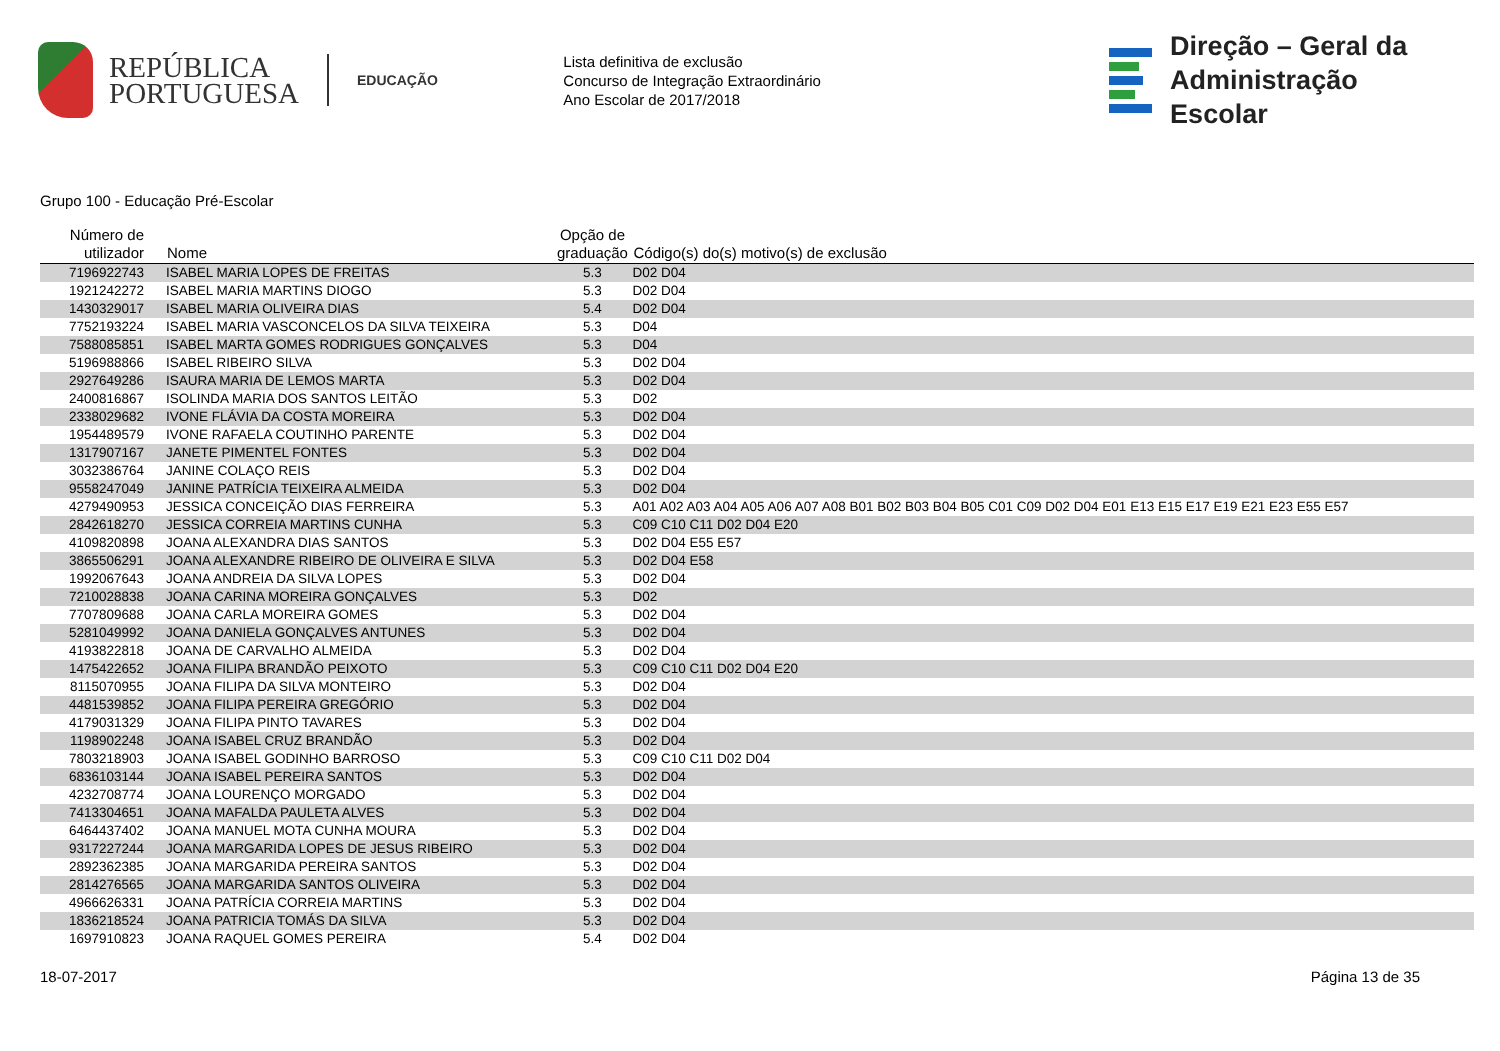REPÚBLICA
PORTUGUESA
EDUCAÇÃO
Lista definitiva de exclusão
Concurso de Integração Extraordinário
Ano Escolar de 2017/2018
Direção – Geral da
Administração Escolar
Grupo 100 - Educação Pré-Escolar
| Número de utilizador | Nome | Opção de graduação | Código(s) do(s) motivo(s) de exclusão |
| --- | --- | --- | --- |
| 7196922743 | ISABEL MARIA LOPES DE FREITAS | 5.3 | D02 D04 |
| 1921242272 | ISABEL MARIA MARTINS DIOGO | 5.3 | D02 D04 |
| 1430329017 | ISABEL MARIA OLIVEIRA DIAS | 5.4 | D02 D04 |
| 7752193224 | ISABEL MARIA VASCONCELOS DA SILVA TEIXEIRA | 5.3 | D04 |
| 7588085851 | ISABEL MARTA GOMES RODRIGUES GONÇALVES | 5.3 | D04 |
| 5196988866 | ISABEL RIBEIRO SILVA | 5.3 | D02 D04 |
| 2927649286 | ISAURA MARIA DE LEMOS MARTA | 5.3 | D02 D04 |
| 2400816867 | ISOLINDA MARIA DOS SANTOS LEITÃO | 5.3 | D02 |
| 2338029682 | IVONE FLÁVIA DA COSTA MOREIRA | 5.3 | D02 D04 |
| 1954489579 | IVONE RAFAELA COUTINHO PARENTE | 5.3 | D02 D04 |
| 1317907167 | JANETE PIMENTEL FONTES | 5.3 | D02 D04 |
| 3032386764 | JANINE COLAÇO REIS | 5.3 | D02 D04 |
| 9558247049 | JANINE PATRÍCIA TEIXEIRA ALMEIDA | 5.3 | D02 D04 |
| 4279490953 | JESSICA CONCEIÇÃO DIAS FERREIRA | 5.3 | A01 A02 A03 A04 A05 A06 A07 A08 B01 B02 B03 B04 B05 C01 C09 D02 D04 E01 E13 E15 E17 E19 E21 E23 E55 E57 |
| 2842618270 | JESSICA CORREIA MARTINS CUNHA | 5.3 | C09 C10 C11 D02 D04 E20 |
| 4109820898 | JOANA ALEXANDRA DIAS SANTOS | 5.3 | D02 D04 E55 E57 |
| 3865506291 | JOANA ALEXANDRE RIBEIRO DE OLIVEIRA E SILVA | 5.3 | D02 D04 E58 |
| 1992067643 | JOANA ANDREIA DA SILVA LOPES | 5.3 | D02 D04 |
| 7210028838 | JOANA CARINA MOREIRA GONÇALVES | 5.3 | D02 |
| 7707809688 | JOANA CARLA MOREIRA GOMES | 5.3 | D02 D04 |
| 5281049992 | JOANA DANIELA GONÇALVES ANTUNES | 5.3 | D02 D04 |
| 4193822818 | JOANA DE CARVALHO ALMEIDA | 5.3 | D02 D04 |
| 1475422652 | JOANA FILIPA BRANDÃO PEIXOTO | 5.3 | C09 C10 C11 D02 D04 E20 |
| 8115070955 | JOANA FILIPA DA SILVA MONTEIRO | 5.3 | D02 D04 |
| 4481539852 | JOANA FILIPA PEREIRA GREGÓRIO | 5.3 | D02 D04 |
| 4179031329 | JOANA FILIPA PINTO TAVARES | 5.3 | D02 D04 |
| 1198902248 | JOANA ISABEL CRUZ BRANDÃO | 5.3 | D02 D04 |
| 7803218903 | JOANA ISABEL GODINHO BARROSO | 5.3 | C09 C10 C11 D02 D04 |
| 6836103144 | JOANA ISABEL PEREIRA SANTOS | 5.3 | D02 D04 |
| 4232708774 | JOANA LOURENÇO MORGADO | 5.3 | D02 D04 |
| 7413304651 | JOANA MAFALDA PAULETA ALVES | 5.3 | D02 D04 |
| 6464437402 | JOANA MANUEL MOTA CUNHA MOURA | 5.3 | D02 D04 |
| 9317227244 | JOANA MARGARIDA LOPES DE JESUS RIBEIRO | 5.3 | D02 D04 |
| 2892362385 | JOANA MARGARIDA PEREIRA SANTOS | 5.3 | D02 D04 |
| 2814276565 | JOANA MARGARIDA SANTOS OLIVEIRA | 5.3 | D02 D04 |
| 4966626331 | JOANA PATRÍCIA CORREIA MARTINS | 5.3 | D02 D04 |
| 1836218524 | JOANA PATRICIA TOMÁS DA SILVA | 5.3 | D02 D04 |
| 1697910823 | JOANA RAQUEL GOMES PEREIRA | 5.4 | D02 D04 |
18-07-2017 Página 13 de 35